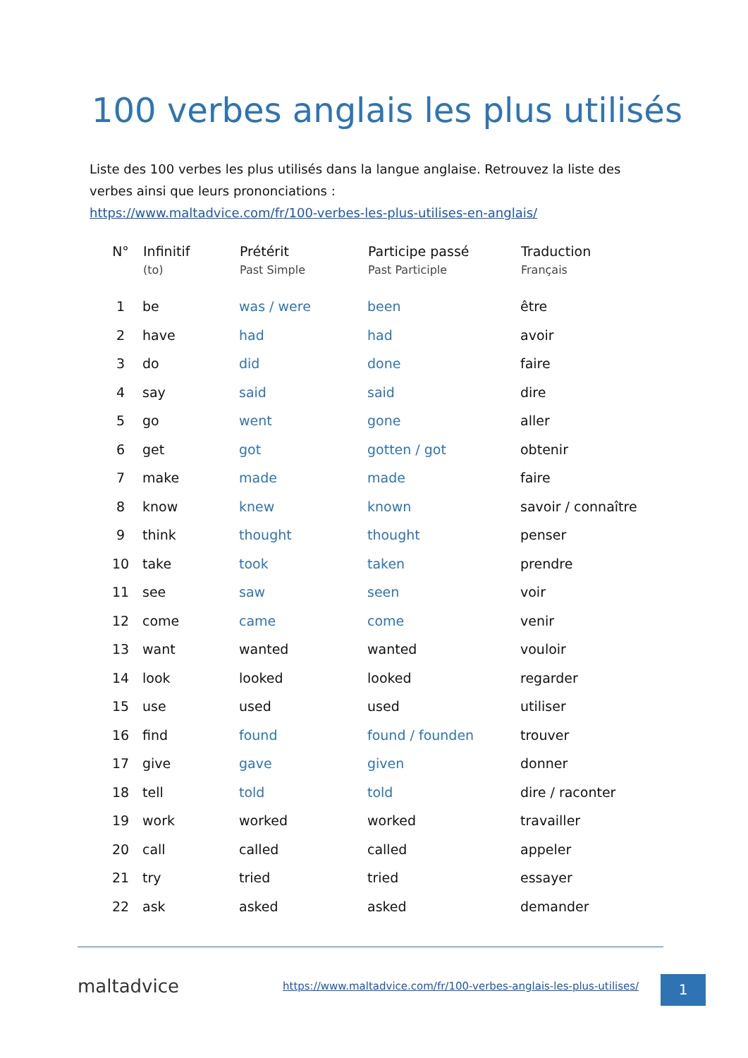100 verbes anglais les plus utilisés
Liste des 100 verbes les plus utilisés dans la langue anglaise. Retrouvez la liste des verbes ainsi que leurs prononciations :
https://www.maltadvice.com/fr/100-verbes-les-plus-utilises-en-anglais/
| N° | Infinitif (to) | Prétérit Past Simple | Participe passé Past Participle | Traduction Français |
| --- | --- | --- | --- | --- |
| 1 | be | was / were | been | être |
| 2 | have | had | had | avoir |
| 3 | do | did | done | faire |
| 4 | say | said | said | dire |
| 5 | go | went | gone | aller |
| 6 | get | got | gotten / got | obtenir |
| 7 | make | made | made | faire |
| 8 | know | knew | known | savoir / connaître |
| 9 | think | thought | thought | penser |
| 10 | take | took | taken | prendre |
| 11 | see | saw | seen | voir |
| 12 | come | came | come | venir |
| 13 | want | wanted | wanted | vouloir |
| 14 | look | looked | looked | regarder |
| 15 | use | used | used | utiliser |
| 16 | find | found | found / founden | trouver |
| 17 | give | gave | given | donner |
| 18 | tell | told | told | dire / raconter |
| 19 | work | worked | worked | travailler |
| 20 | call | called | called | appeler |
| 21 | try | tried | tried | essayer |
| 22 | ask | asked | asked | demander |
maltadvice
https://www.maltadvice.com/fr/100-verbes-anglais-les-plus-utilises/
1